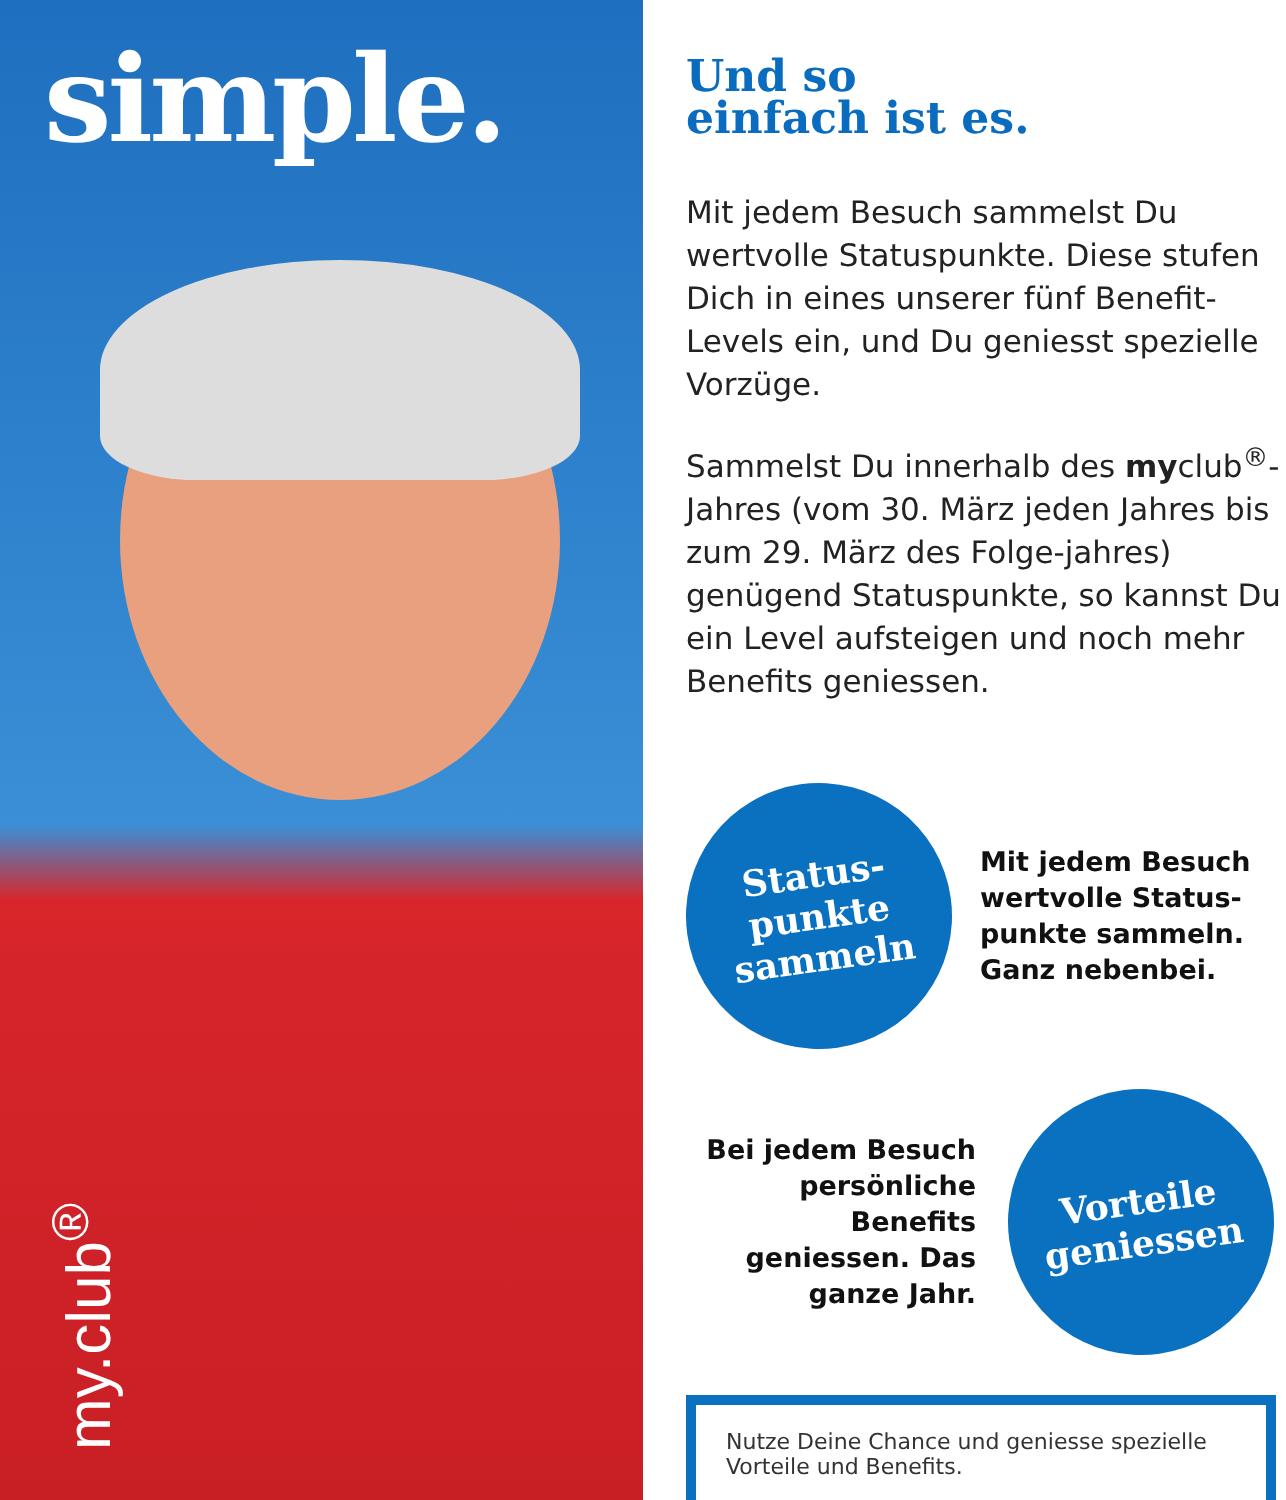simple.
my.club<sup>®</sup>
Und so
einfach ist es.
Mit jedem Besuch sammelst Du wertvolle Statuspunkte. Diese stufen Dich in eines unserer fünf Benefit-Levels ein, und Du geniesst spezielle Vorzüge.
Sammelst Du innerhalb des myclub<sup>®</sup>-Jahres (vom 30. März jeden Jahres bis zum 29. März des Folge-jahres) genügend Statuspunkte, so kannst Du ein Level aufsteigen und noch mehr Benefits geniessen.
Status-
punkte
sammeln
Mit jedem Besuch wertvolle Status-punkte sammeln. Ganz nebenbei.
Bei jedem Besuch persönliche Benefits geniessen. Das ganze Jahr.
Vorteile
geniessen
Nutze Deine Chance und geniesse spezielle Vorteile und Benefits.